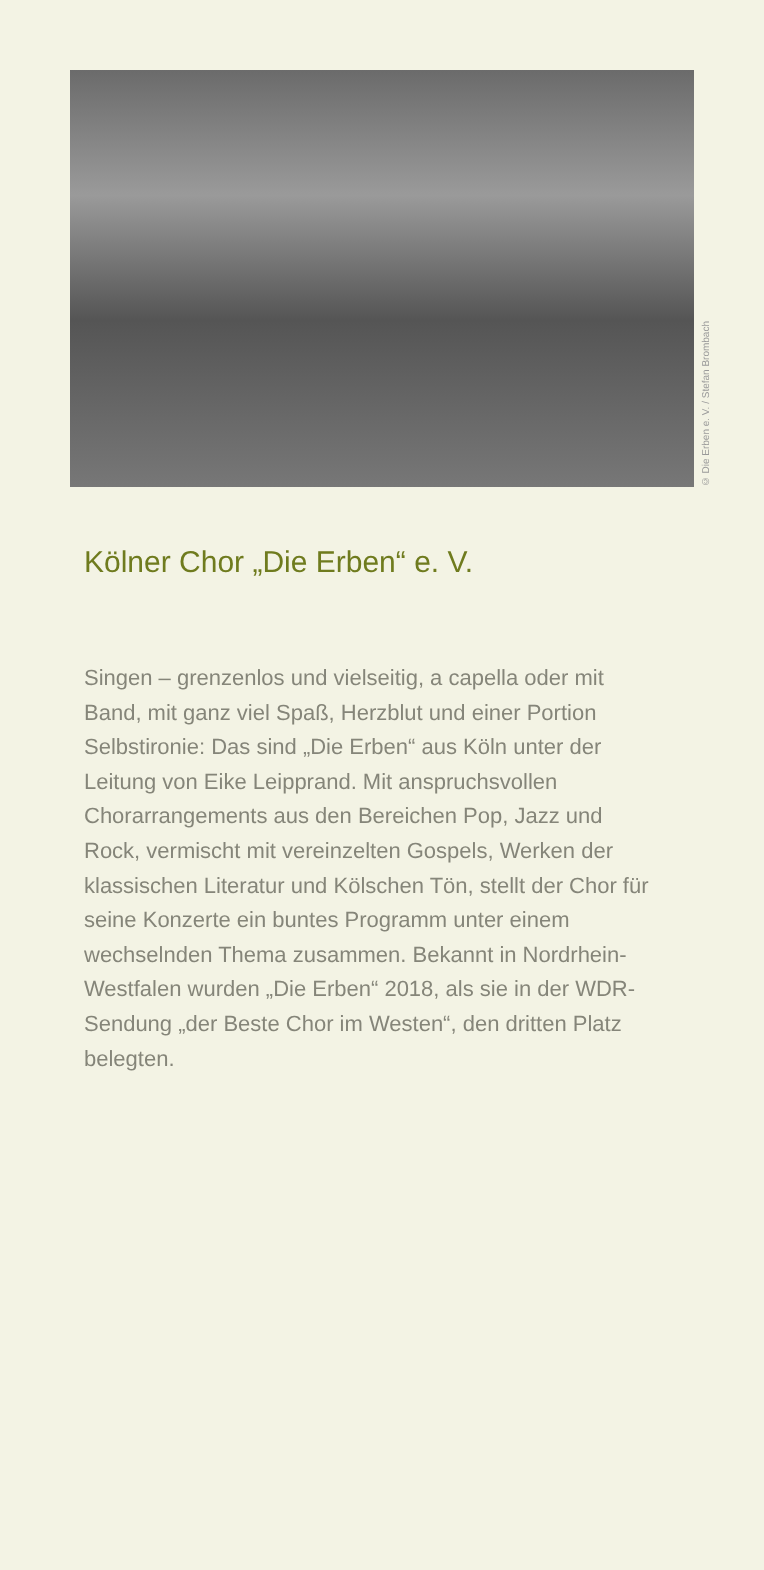© Die Erben e. V. / Stefan Brombach
Kölner Chor „Die Erben“ e. V.
Singen – grenzenlos und vielseitig, a capella oder mit Band, mit ganz viel Spaß, Herzblut und einer Portion Selbstironie: Das sind „Die Erben“ aus Köln unter der Leitung von Eike Leipprand. Mit anspruchsvollen Chorarrangements aus den Bereichen Pop, Jazz und Rock, vermischt mit vereinzelten Gospels, Werken der klassischen Literatur und Kölschen Tön, stellt der Chor für seine Konzerte ein buntes Programm unter einem wechselnden Thema zusammen. Bekannt in Nordrhein-Westfalen wurden „Die Erben“ 2018, als sie in der WDR-Sendung „der Beste Chor im Westen“, den dritten Platz belegten.